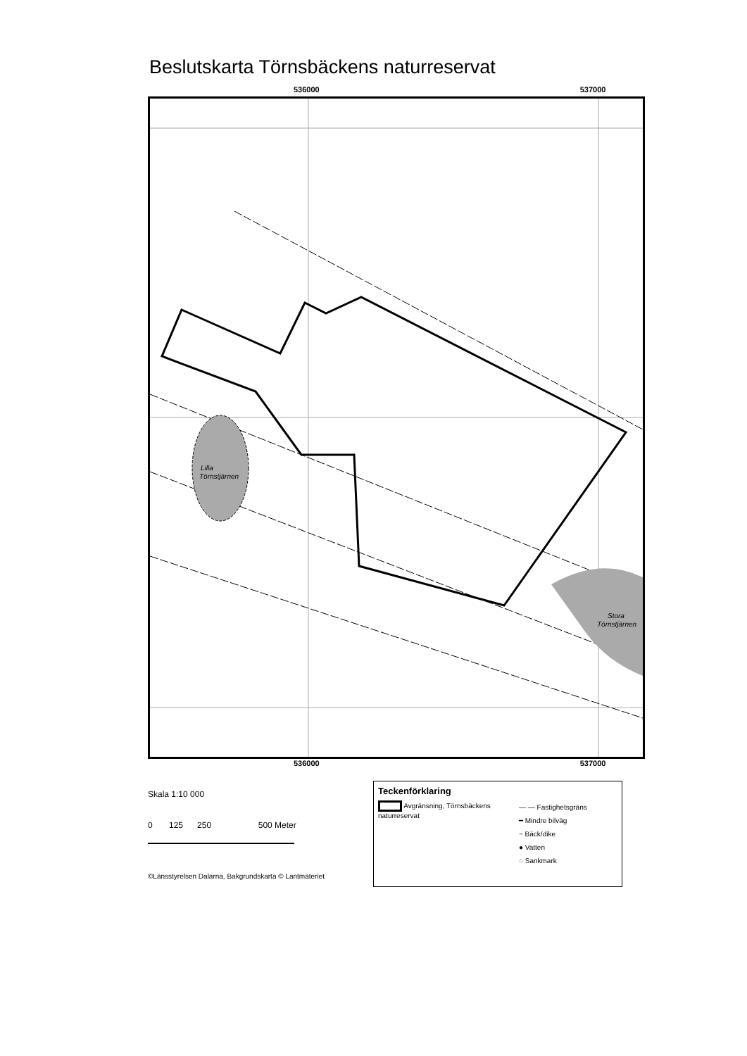Beslutskarta Törnsbäckens naturreservat
536000 537000
Lilla
Törnstjärnen
Stora
Törnstjärnen
536000 537000
6759000 6758000 6757000
Skala 1:10 000
0 125 250 500 Meter
©Länsstyrelsen Dalarna, Bakgrundskarta © Lantmäteriet
Teckenförklaring
Avgränsning, Törnsbäckens naturreservat
— — Fastighetsgräns
━ Mindre bilväg
~ Bäck/dike
● Vatten
◌ Sankmark